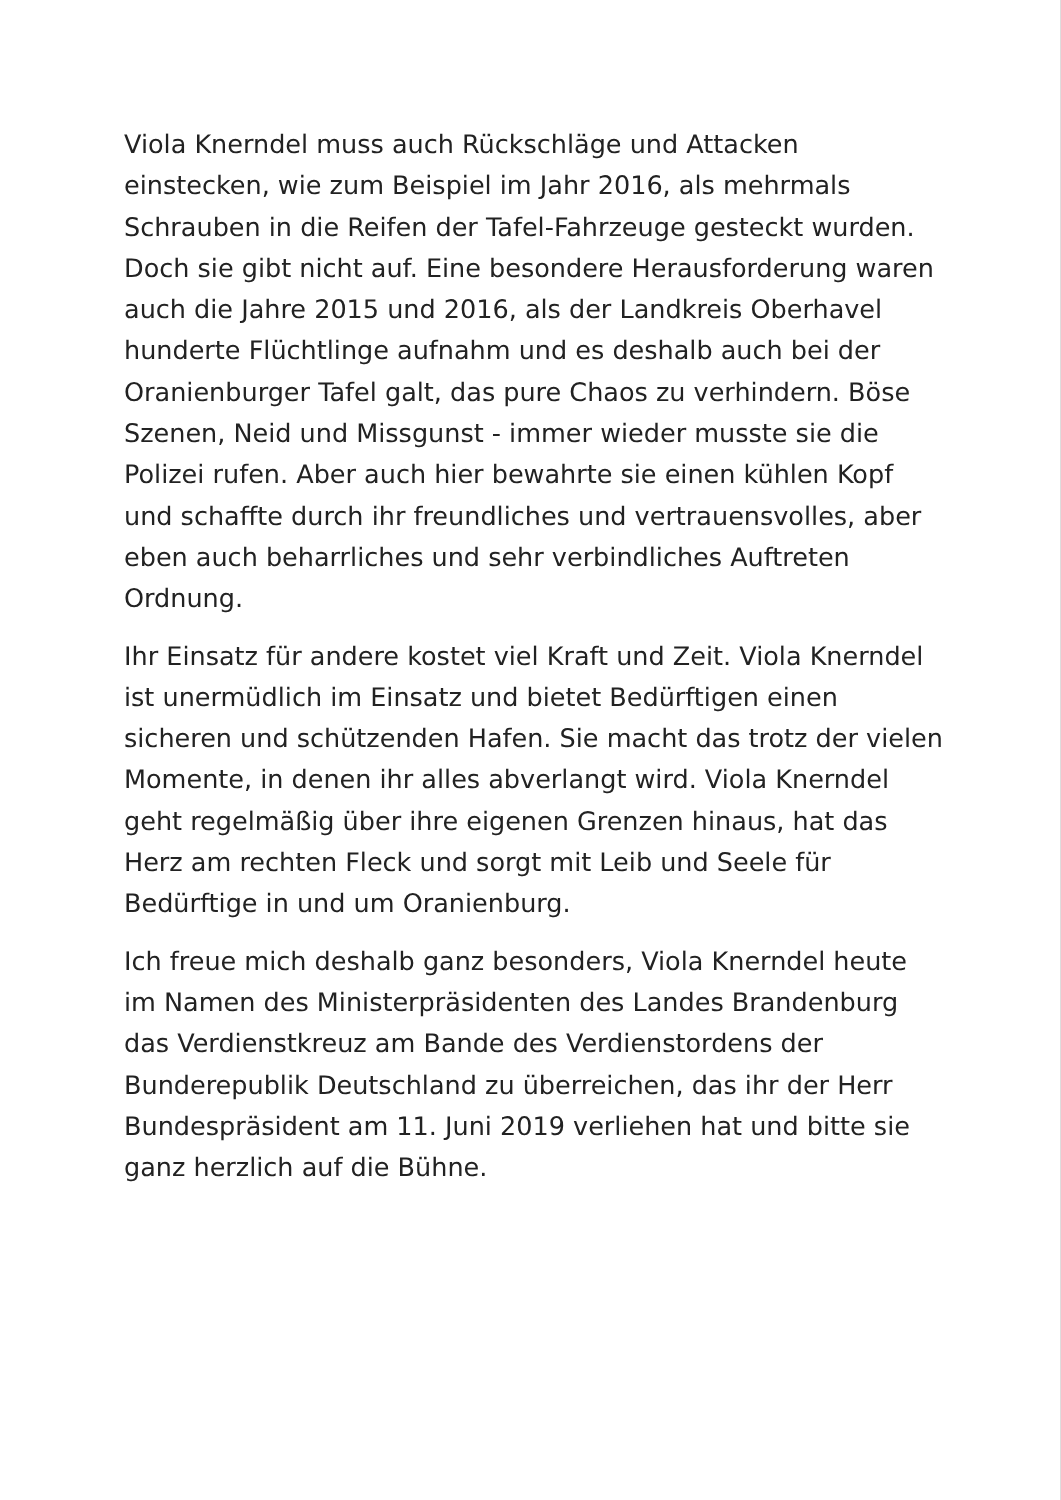Viola Knerndel muss auch Rückschläge und Attacken einstecken, wie zum Beispiel im Jahr 2016, als mehrmals Schrauben in die Reifen der Tafel-Fahrzeuge gesteckt wurden. Doch sie gibt nicht auf. Eine besondere Herausforderung waren auch die Jahre 2015 und 2016, als der Landkreis Oberhavel hunderte Flüchtlinge aufnahm und es deshalb auch bei der Oranienburger Tafel galt, das pure Chaos zu verhindern. Böse Szenen, Neid und Missgunst - immer wieder musste sie die Polizei rufen. Aber auch hier bewahrte sie einen kühlen Kopf und schaffte durch ihr freundliches und vertrauensvolles, aber eben auch beharrliches und sehr verbindliches Auftreten Ordnung.
Ihr Einsatz für andere kostet viel Kraft und Zeit. Viola Knerndel ist unermüdlich im Einsatz und bietet Bedürftigen einen sicheren und schützenden Hafen. Sie macht das trotz der vielen Momente, in denen ihr alles abverlangt wird. Viola Knerndel geht regelmäßig über ihre eigenen Grenzen hinaus, hat das Herz am rechten Fleck und sorgt mit Leib und Seele für Bedürftige in und um Oranienburg.
Ich freue mich deshalb ganz besonders, Viola Knerndel heute im Namen des Ministerpräsidenten des Landes Brandenburg das Verdienstkreuz am Bande des Verdienstordens der Bunderepublik Deutschland zu überreichen, das ihr der Herr Bundespräsident am 11. Juni 2019 verliehen hat und bitte sie ganz herzlich auf die Bühne.